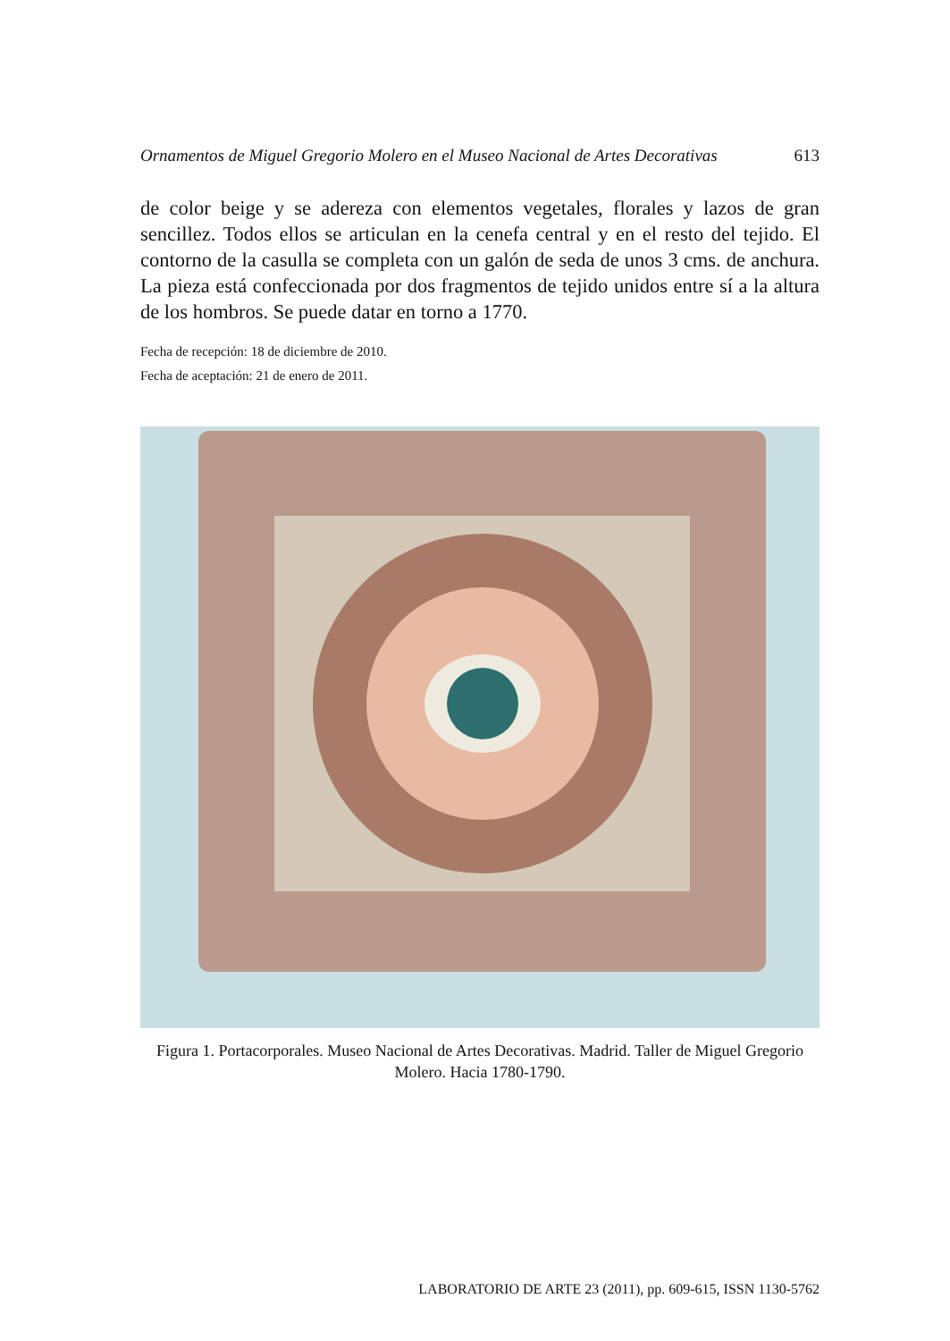Ornamentos de Miguel Gregorio Molero en el Museo Nacional de Artes Decorativas 613
de color beige y se adereza con elementos vegetales, florales y lazos de gran sencillez. Todos ellos se articulan en la cenefa central y en el resto del tejido. El contorno de la casulla se completa con un galón de seda de unos 3 cms. de anchura. La pieza está confeccionada por dos fragmentos de tejido unidos entre sí a la altura de los hombros. Se puede datar en torno a 1770.
Fecha de recepción: 18 de diciembre de 2010.
Fecha de aceptación: 21 de enero de 2011.
Figura 1. Portacorporales. Museo Nacional de Artes Decorativas. Madrid. Taller de Miguel Gregorio Molero. Hacia 1780-1790.
LABORATORIO DE ARTE 23 (2011), pp. 609-615, ISSN 1130-5762